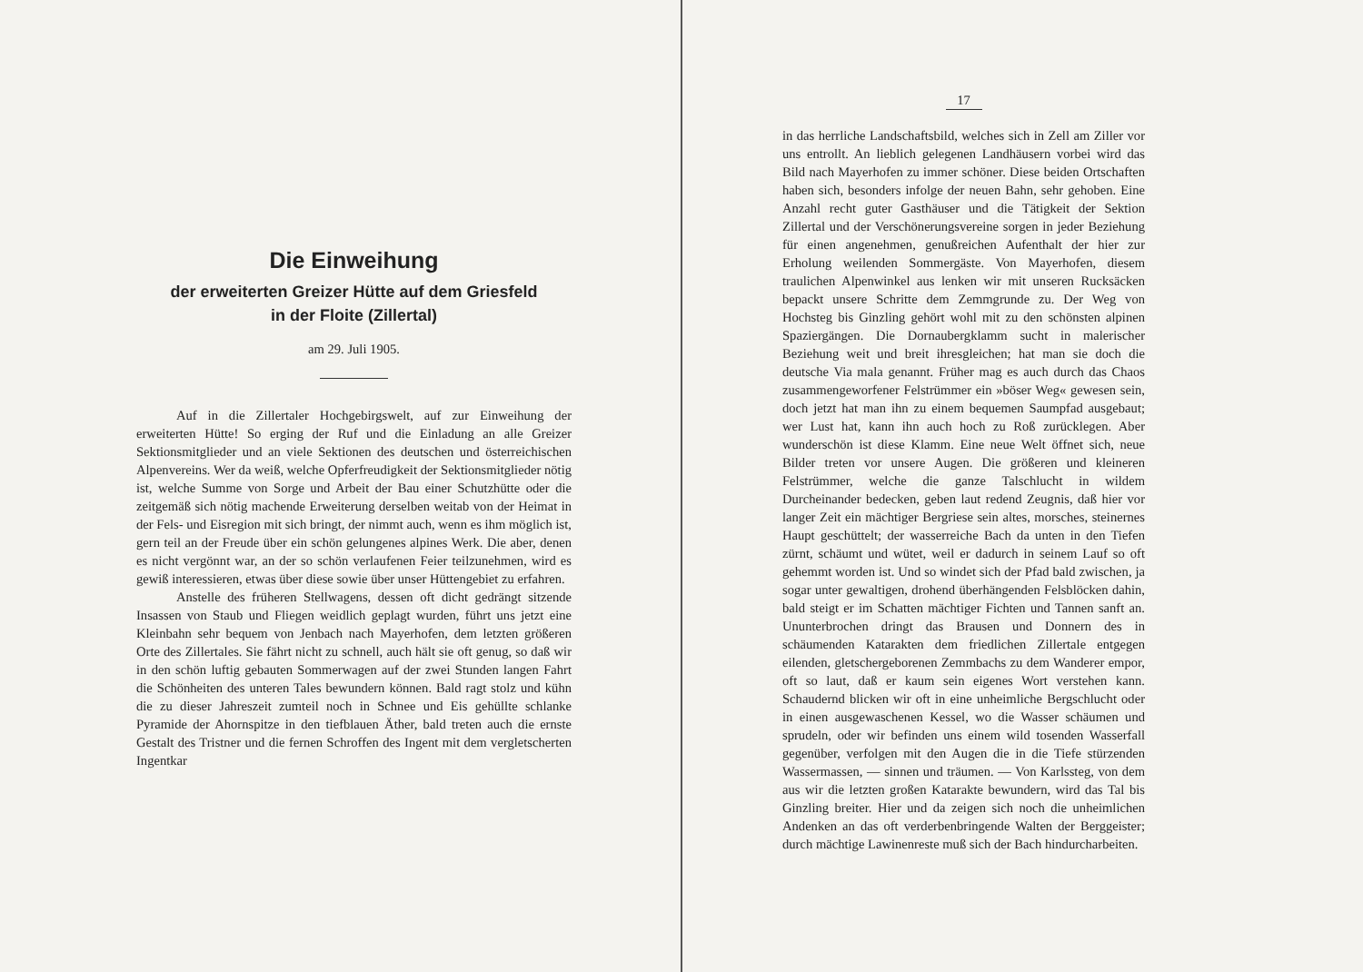Die Einweihung
der erweiterten Greizer Hütte auf dem Griesfeld
in der Floite (Zillertal)
am 29. Juli 1905.
Auf in die Zillertaler Hochgebirgswelt, auf zur Einweihung der erweiterten Hütte! So erging der Ruf und die Einladung an alle Greizer Sektionsmitglieder und an viele Sektionen des deutschen und österreichischen Alpenvereins. Wer da weiß, welche Opferfreudigkeit der Sektionsmitglieder nötig ist, welche Summe von Sorge und Arbeit der Bau einer Schutzhütte oder die zeitgemäß sich nötig machende Erweiterung derselben weitab von der Heimat in der Fels- und Eisregion mit sich bringt, der nimmt auch, wenn es ihm möglich ist, gern teil an der Freude über ein schön gelungenes alpines Werk. Die aber, denen es nicht vergönnt war, an der so schön verlaufenen Feier teilzunehmen, wird es gewiß interessieren, etwas über diese sowie über unser Hüttengebiet zu erfahren.
Anstelle des früheren Stellwagens, dessen oft dicht gedrängt sitzende Insassen von Staub und Fliegen weidlich geplagt wurden, führt uns jetzt eine Kleinbahn sehr bequem von Jenbach nach Mayerhofen, dem letzten größeren Orte des Zillertales. Sie fährt nicht zu schnell, auch hält sie oft genug, so daß wir in den schön luftig gebauten Sommerwagen auf der zwei Stunden langen Fahrt die Schönheiten des unteren Tales bewundern können. Bald ragt stolz und kühn die zu dieser Jahreszeit zumteil noch in Schnee und Eis gehüllte schlanke Pyramide der Ahornspitze in den tiefblauen Äther, bald treten auch die ernste Gestalt des Tristner und die fernen Schroffen des Ingent mit dem vergletscherten Ingentkar
17
in das herrliche Landschaftsbild, welches sich in Zell am Ziller vor uns entrollt. An lieblich gelegenen Landhäusern vorbei wird das Bild nach Mayerhofen zu immer schöner. Diese beiden Ortschaften haben sich, besonders infolge der neuen Bahn, sehr gehoben. Eine Anzahl recht guter Gasthäuser und die Tätigkeit der Sektion Zillertal und der Verschönerungsvereine sorgen in jeder Beziehung für einen angenehmen, genußreichen Aufenthalt der hier zur Erholung weilenden Sommergäste. Von Mayerhofen, diesem traulichen Alpenwinkel aus lenken wir mit unseren Rucksäcken bepackt unsere Schritte dem Zemmgrunde zu. Der Weg von Hochsteg bis Ginzling gehört wohl mit zu den schönsten alpinen Spaziergängen. Die Dornaubergklamm sucht in malerischer Beziehung weit und breit ihresgleichen; hat man sie doch die deutsche Via mala genannt. Früher mag es auch durch das Chaos zusammengeworfener Felstrümmer ein »böser Weg« gewesen sein, doch jetzt hat man ihn zu einem bequemen Saumpfad ausgebaut; wer Lust hat, kann ihn auch hoch zu Roß zurücklegen. Aber wunderschön ist diese Klamm. Eine neue Welt öffnet sich, neue Bilder treten vor unsere Augen. Die größeren und kleineren Felstrümmer, welche die ganze Talschlucht in wildem Durcheinander bedecken, geben laut redend Zeugnis, daß hier vor langer Zeit ein mächtiger Bergriese sein altes, morsches, steinernes Haupt geschüttelt; der wasserreiche Bach da unten in den Tiefen zürnt, schäumt und wütet, weil er dadurch in seinem Lauf so oft gehemmt worden ist. Und so windet sich der Pfad bald zwischen, ja sogar unter gewaltigen, drohend überhängenden Felsblöcken dahin, bald steigt er im Schatten mächtiger Fichten und Tannen sanft an. Ununterbrochen dringt das Brausen und Donnern des in schäumenden Katarakten dem friedlichen Zillertale entgegen eilenden, gletschergeborenen Zemmbachs zu dem Wanderer empor, oft so laut, daß er kaum sein eigenes Wort verstehen kann. Schaudernd blicken wir oft in eine unheimliche Bergschlucht oder in einen ausgewaschenen Kessel, wo die Wasser schäumen und sprudeln, oder wir befinden uns einem wild tosenden Wasserfall gegenüber, verfolgen mit den Augen die in die Tiefe stürzenden Wassermassen, — sinnen und träumen. — Von Karlssteg, von dem aus wir die letzten großen Katarakte bewundern, wird das Tal bis Ginzling breiter. Hier und da zeigen sich noch die unheimlichen Andenken an das oft verderbenbringende Walten der Berggeister; durch mächtige Lawinenreste muß sich der Bach hindurcharbeiten.